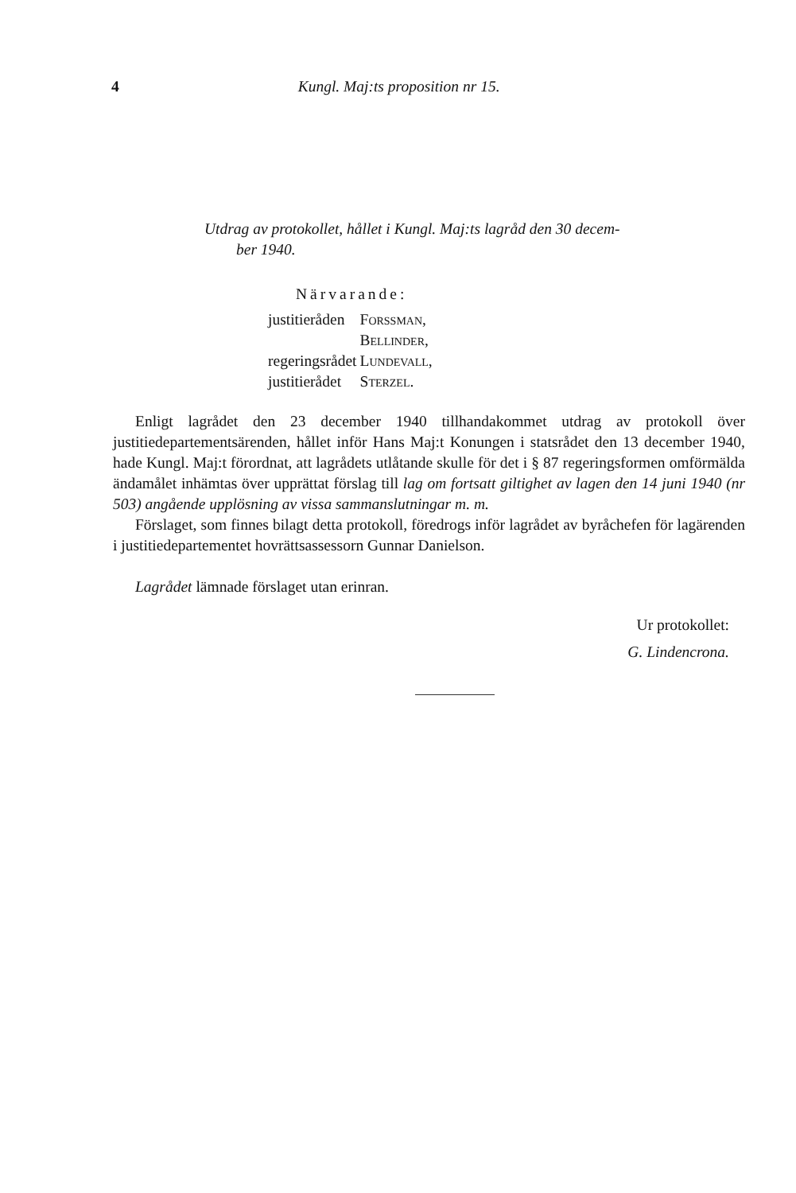4 Kungl. Maj:ts proposition nr 15.
Utdrag av protokollet, hållet i Kungl. Maj:ts lagråd den 30 decem-
ber 1940.
Närvarande:
| justitieråden | Forssman, |
| | Bellinder, |
| regeringsrådet | Lundevall, |
| justitierådet | Sterzel. |
Enligt lagrådet den 23 december 1940 tillhandakommet utdrag av protokoll över justitiedepartementsärenden, hållet inför Hans Maj:t Konungen i statsrådet den 13 december 1940, hade Kungl. Maj:t förordnat, att lagrådets utlåtande skulle för det i § 87 regeringsformen omförmälda ändamålet inhämtas över upprättat förslag till lag om fortsatt giltighet av lagen den 14 juni 1940 (nr 503) angående upplösning av vissa sammanslutningar m. m.
Förslaget, som finnes bilagt detta protokoll, föredrogs inför lagrådet av byråchefen för lagärenden i justitiedepartementet hovrättsassessorn Gunnar Danielson.
Lagrådet lämnade förslaget utan erinran.
Ur protokollet:
G. Lindencrona.